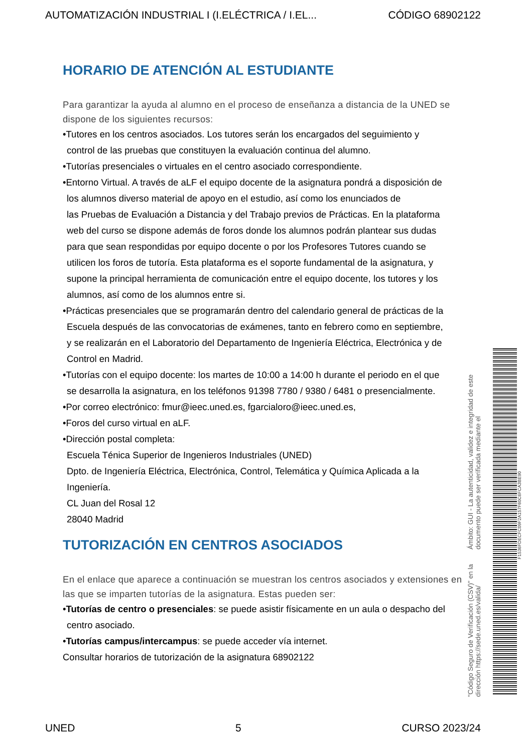AUTOMATIZACIÓN INDUSTRIAL I (I.ELÉCTRICA / I.EL... CÓDIGO 68902122
HORARIO DE ATENCIÓN AL ESTUDIANTE
Para garantizar la ayuda al alumno en el proceso de enseñanza a distancia de la UNED se dispone de los siguientes recursos:
•Tutores en los centros asociados. Los tutores serán los encargados del seguimiento y
control de las pruebas que constituyen la evaluación continua del alumno.
•Tutorías presenciales o virtuales en el centro asociado correspondiente.
•Entorno Virtual. A través de aLF el equipo docente de la asignatura pondrá a disposición de
los alumnos diverso material de apoyo en el estudio, así como los enunciados de
las Pruebas de Evaluación a Distancia y del Trabajo previos de Prácticas. En la plataforma
web del curso se dispone además de foros donde los alumnos podrán plantear sus dudas
para que sean respondidas por equipo docente o por los Profesores Tutores cuando se
utilicen los foros de tutoría. Esta plataforma es el soporte fundamental de la asignatura, y
supone la principal herramienta de comunicación entre el equipo docente, los tutores y los
alumnos, así como de los alumnos entre si.
•Prácticas presenciales que se programarán dentro del calendario general de prácticas de la
Escuela después de las convocatorias de exámenes, tanto en febrero como en septiembre,
y se realizarán en el Laboratorio del Departamento de Ingeniería Eléctrica, Electrónica y de
Control en Madrid.
•Tutorías con el equipo docente: los martes de 10:00 a 14:00 h durante el periodo en el que
se desarrolla la asignatura, en los teléfonos 91398 7780 / 9380 / 6481 o presencialmente.
•Por correo electrónico: fmur@ieec.uned.es, fgarcialoro@ieec.uned.es,
•Foros del curso virtual en aLF.
•Dirección postal completa:
Escuela Ténica Superior de Ingenieros Industriales (UNED)
Dpto. de Ingeniería Eléctrica, Electrónica, Control, Telemática y Química Aplicada a la
Ingeniería.
CL Juan del Rosal 12
28040 Madrid
TUTORIZACIÓN EN CENTROS ASOCIADOS
En el enlace que aparece a continuación se muestran los centros asociados y extensiones en las que se imparten tutorías de la asignatura. Estas pueden ser:
•Tutorías de centro o presenciales: se puede asistir físicamente en un aula o despacho del
centro asociado.
•Tutorías campus/intercampus: se puede acceder vía internet.
Consultar horarios de tutorización de la asignatura 68902122
"Código Seguro de Verificación (CSV)" en la dirección https://sede.uned.es/valida/ Ámbito: GUI - La autenticidad, validez e integridad de este documento puede ser verificada mediante el
F1536FDECFC09F2A157F60C6FCA3BE90
UNED 5 CURSO 2023/24